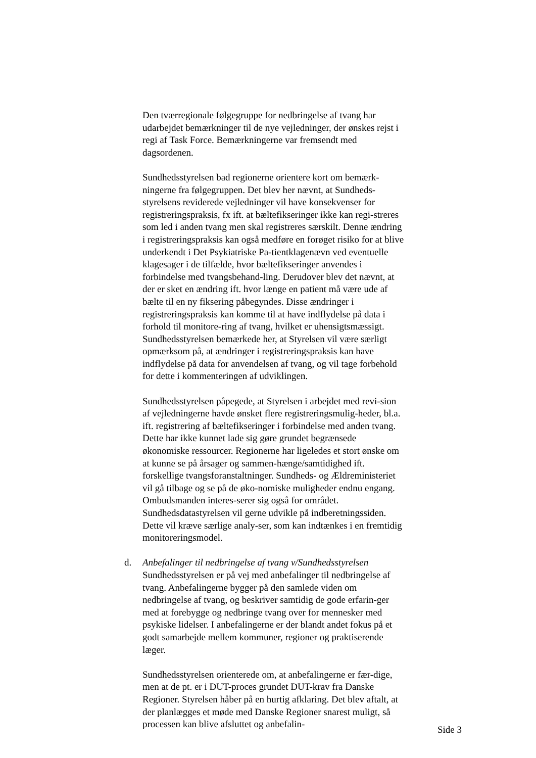Den tværregionale følgegruppe for nedbringelse af tvang har udarbejdet bemærkninger til de nye vejledninger, der ønskes rejst i regi af Task Force. Bemærkningerne var fremsendt med dagsordenen.
Sundhedsstyrelsen bad regionerne orientere kort om bemærk-ningerne fra følgegruppen. Det blev her nævnt, at Sundheds-styrelsens reviderede vejledninger vil have konsekvenser for registreringspraksis, fx ift. at bæltefikseringer ikke kan regi-streres som led i anden tvang men skal registreres særskilt. Denne ændring i registreringspraksis kan også medføre en forøget risiko for at blive underkendt i Det Psykiatriske Pa-tientklagenævn ved eventuelle klagesager i de tilfælde, hvor bæltefikseringer anvendes i forbindelse med tvangsbehand-ling. Derudover blev det nævnt, at der er sket en ændring ift. hvor længe en patient må være ude af bælte til en ny fiksering påbegyndes. Disse ændringer i registreringspraksis kan komme til at have indflydelse på data i forhold til monitore-ring af tvang, hvilket er uhensigtsmæssigt. Sundhedsstyrelsen bemærkede her, at Styrelsen vil være særligt opmærksom på, at ændringer i registreringspraksis kan have indflydelse på data for anvendelsen af tvang, og vil tage forbehold for dette i kommenteringen af udviklingen.
Sundhedsstyrelsen påpegede, at Styrelsen i arbejdet med revi-sion af vejledningerne havde ønsket flere registreringsmulig-heder, bl.a. ift. registrering af bæltefikseringer i forbindelse med anden tvang. Dette har ikke kunnet lade sig gøre grundet begrænsede økonomiske ressourcer. Regionerne har ligeledes et stort ønske om at kunne se på årsager og sammen-hænge/samtidighed ift. forskellige tvangsforanstaltninger. Sundheds- og Ældreministeriet vil gå tilbage og se på de øko-nomiske muligheder endnu engang. Ombudsmanden interes-serer sig også for området. Sundhedsdatastyrelsen vil gerne udvikle på indberetningssiden. Dette vil kræve særlige analy-ser, som kan indtænkes i en fremtidig monitoreringsmodel.
d. Anbefalinger til nedbringelse af tvang v/Sundhedsstyrelsen
Sundhedsstyrelsen er på vej med anbefalinger til nedbringelse af tvang. Anbefalingerne bygger på den samlede viden om nedbringelse af tvang, og beskriver samtidig de gode erfarin-ger med at forebygge og nedbringe tvang over for mennesker med psykiske lidelser. I anbefalingerne er der blandt andet fokus på et godt samarbejde mellem kommuner, regioner og praktiserende læger.
Sundhedsstyrelsen orienterede om, at anbefalingerne er fær-dige, men at de pt. er i DUT-proces grundet DUT-krav fra Danske Regioner. Styrelsen håber på en hurtig afklaring. Det blev aftalt, at der planlægges et møde med Danske Regioner snarest muligt, så processen kan blive afsluttet og anbefalin-
Side 3